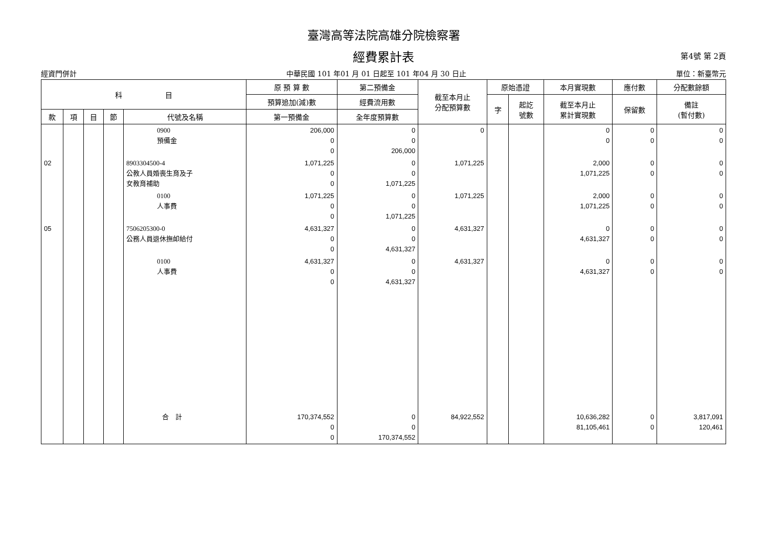臺灣高等法院高雄分院檢察署
經費累計表 第4號 第 2頁
經資門併計 中華民國 101 年01 月 01 日起至 101 年04 月 30 日止 單位：新臺幣元
| 科 目 | | | | | 原 預 算 數 | 第二預備金 | 截至本月止 分配預算數 | 原始憑證 | | 本月實現數 | 應付數 | 分配數餘額 |
| --- | --- | --- | --- | --- | --- | --- | --- | --- | --- | --- | --- | --- |
| | | | | | 預算追加(減)數 | 經費流用數 | | 字 | 起訖 號數 | 截至本月止 累計實現數 | 保留數 | 備註 (暫付數) |
| 款 | 項 | 目 | 節 | 代號及名稱 | 第一預備金 | 全年度預算數 | | | | | | |
| | | | | 0900 預備金 | 206,000 0 0 | 0 0 206,000 | 0 | | | 0 0 | 0 0 | 0 0 |
| 02 | | | | 8903304500-4 公教人員婚喪生育及子 女教育補助 | 1,071,225 0 0 | 0 0 1,071,225 | 1,071,225 | | | 2,000 1,071,225 | 0 0 | 0 0 |
| | | | | 0100 人事費 | 1,071,225 0 0 | 0 0 1,071,225 | 1,071,225 | | | 2,000 1,071,225 | 0 0 | 0 0 |
| 05 | | | | 7506205300-0 公務人員退休撫卹給付 | 4,631,327 0 0 | 0 0 4,631,327 | 4,631,327 | | | 0 4,631,327 | 0 0 | 0 0 |
| | | | | 0100 人事費 | 4,631,327 0 0 | 0 0 4,631,327 | 4,631,327 | | | 0 4,631,327 | 0 0 | 0 0 |
| | | | | 合 計 | 170,374,552 0 0 | 0 0 170,374,552 | 84,922,552 | | | 10,636,282 81,105,461 | 0 0 | 3,817,091 120,461 |